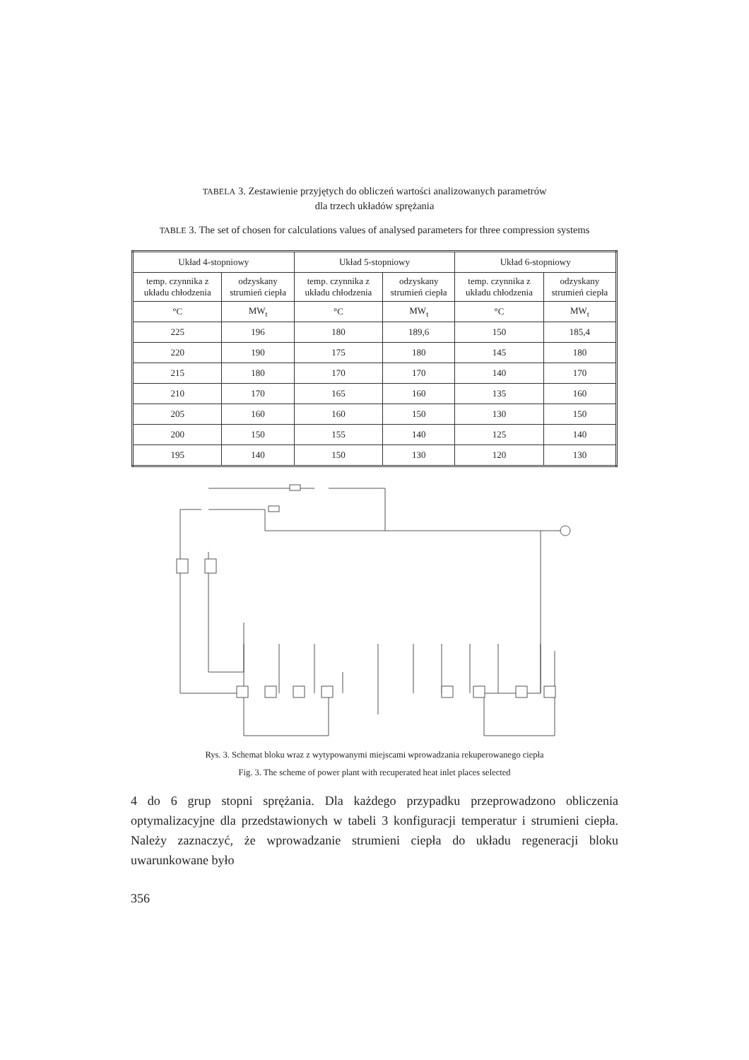TABELA 3. Zestawienie przyjętych do obliczeń wartości analizowanych parametrów
dla trzech układów sprężania
TABLE 3. The set of chosen for calculations values of analysed parameters for three compression systems
| Układ 4-stopniowy | | Układ 5-stopniowy | | Układ 6-stopniowy | |
| --- | --- | --- | --- | --- | --- |
| temp. czynnika z układu chłodzenia | odzyskany strumień ciepła | temp. czynnika z układu chłodzenia | odzyskany strumień ciepła | temp. czynnika z układu chłodzenia | odzyskany strumień ciepła |
| °C | MW<sub>t</sub> | °C | MW<sub>t</sub> | °C | MW<sub>t</sub> |
| 225 | 196 | 180 | 189,6 | 150 | 185,4 |
| 220 | 190 | 175 | 180 | 145 | 180 |
| 215 | 180 | 170 | 170 | 140 | 170 |
| 210 | 170 | 165 | 160 | 135 | 160 |
| 205 | 160 | 160 | 150 | 130 | 150 |
| 200 | 150 | 155 | 140 | 125 | 140 |
| 195 | 140 | 150 | 130 | 120 | 130 |
Rys. 3. Schemat bloku wraz z wytypowanymi miejscami wprowadzania rekuperowanego ciepła
Fig. 3. The scheme of power plant with recuperated heat inlet places selected
4 do 6 grup stopni sprężania. Dla każdego przypadku przeprowadzono obliczenia optymalizacyjne dla przedstawionych w tabeli 3 konfiguracji temperatur i strumieni ciepła. Należy zaznaczyć, że wprowadzanie strumieni ciepła do układu regeneracji bloku uwarunkowane było
356